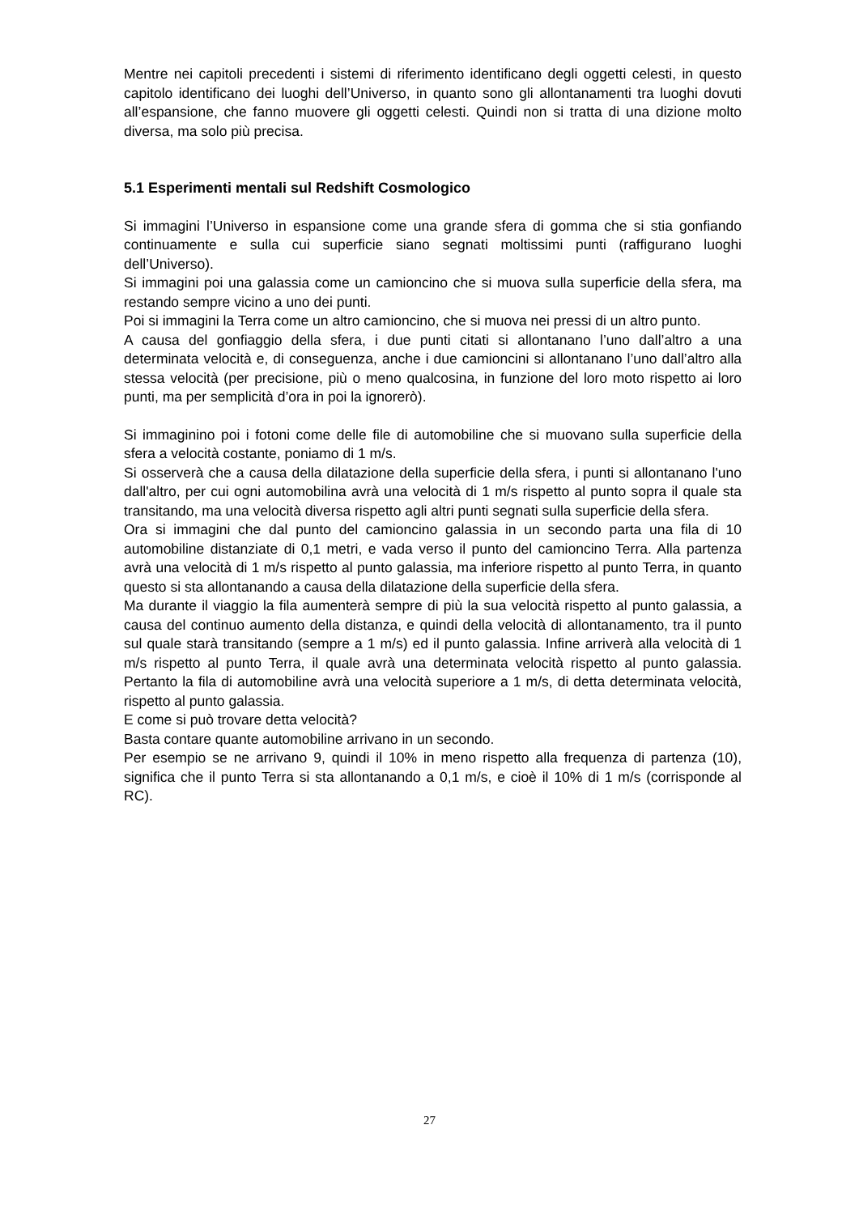Mentre nei capitoli precedenti i sistemi di riferimento identificano degli oggetti celesti, in questo capitolo identificano dei luoghi dell’Universo, in quanto sono gli allontanamenti tra luoghi dovuti all’espansione, che fanno muovere gli oggetti celesti. Quindi non si tratta di una dizione molto diversa, ma solo più precisa.
5.1 Esperimenti mentali sul Redshift Cosmologico
Si immagini l’Universo in espansione come una grande sfera di gomma che si stia gonfiando continuamente e sulla cui superficie siano segnati moltissimi punti (raffigurano luoghi dell’Universo).
Si immagini poi una galassia come un camioncino che si muova sulla superficie della sfera, ma restando sempre vicino a uno dei punti.
Poi si immagini la Terra come un altro camioncino, che si muova nei pressi di un altro punto.
A causa del gonfiaggio della sfera, i due punti citati si allontanano l’uno dall’altro a una determinata velocità e, di conseguenza, anche i due camioncini si allontanano l’uno dall’altro alla stessa velocità (per precisione, più o meno qualcosina, in funzione del loro moto rispetto ai loro punti, ma per semplicità d’ora in poi la ignorerò).
Si immaginino poi i fotoni come delle file di automobiline che si muovano sulla superficie della sfera a velocità costante, poniamo di 1 m/s.
Si osserverà che a causa della dilatazione della superficie della sfera, i punti si allontanano l'uno dall'altro, per cui ogni automobilina avrà una velocità di 1 m/s rispetto al punto sopra il quale sta transitando, ma una velocità diversa rispetto agli altri punti segnati sulla superficie della sfera.
Ora si immagini che dal punto del camioncino galassia in un secondo parta una fila di 10 automobiline distanziate di 0,1 metri, e vada verso il punto del camioncino Terra. Alla partenza avrà una velocità di 1 m/s rispetto al punto galassia, ma inferiore rispetto al punto Terra, in quanto questo si sta allontanando a causa della dilatazione della superficie della sfera.
Ma durante il viaggio la fila aumenterà sempre di più la sua velocità rispetto al punto galassia, a causa del continuo aumento della distanza, e quindi della velocità di allontanamento, tra il punto sul quale starà transitando (sempre a 1 m/s) ed il punto galassia. Infine arriverà alla velocità di 1 m/s rispetto al punto Terra, il quale avrà una determinata velocità rispetto al punto galassia. Pertanto la fila di automobiline avrà una velocità superiore a 1 m/s, di detta determinata velocità, rispetto al punto galassia.
E come si può trovare detta velocità?
Basta contare quante automobiline arrivano in un secondo.
Per esempio se ne arrivano 9, quindi il 10% in meno rispetto alla frequenza di partenza (10), significa che il punto Terra si sta allontanando a 0,1 m/s, e cioè il 10% di 1 m/s (corrisponde al RC).
27